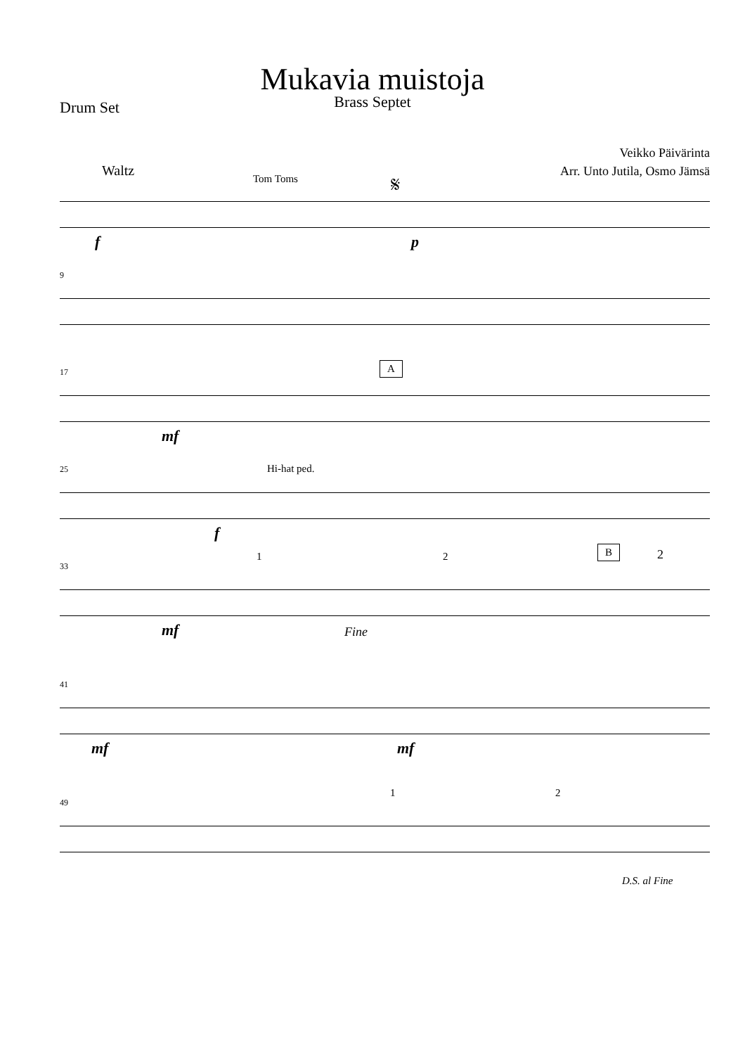Mukavia muistoja
Brass Septet
Drum Set
Veikko Päivärinta
Arr. Unto Jutila, Osmo Jämsä
Waltz
Tom Toms 𝄋
f p
9
17 A
mf
25 Hi-hat ped.
f
33
1 2
B 2
mf Fine
41
mf mf
49
1 2
D.S. al Fine